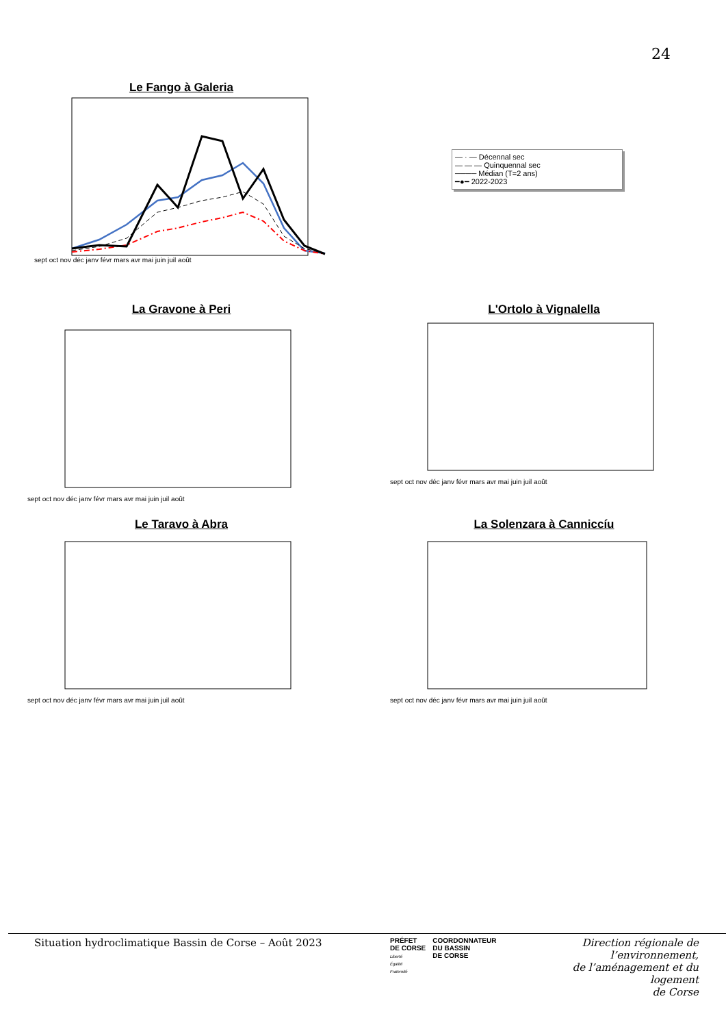24
Le Fango à Galeria
sept oct nov déc janv févr mars avr mai juin juil août
— · — Décennal sec
— — — Quinquennal sec
──── Médian (T=2 ans)
━●━ 2022-2023
La Gravone à Peri
sept oct nov déc janv févr mars avr mai juin juil août
L'Ortolo à Vignalella
sept oct nov déc janv févr mars avr mai juin juil août
Le Taravo à Abra
sept oct nov déc janv févr mars avr mai juin juil août
La Solenzara à Canniccíu
sept oct nov déc janv févr mars avr mai juin juil août
Situation hydroclimatique Bassin de Corse – Août 2023
PRÉFET
DE CORSE
Liberté
Égalité
Fraternité
COORDONNATEUR
DU BASSIN
DE CORSE
Direction régionale de l’environnement,
de l’aménagement et du logement
de Corse